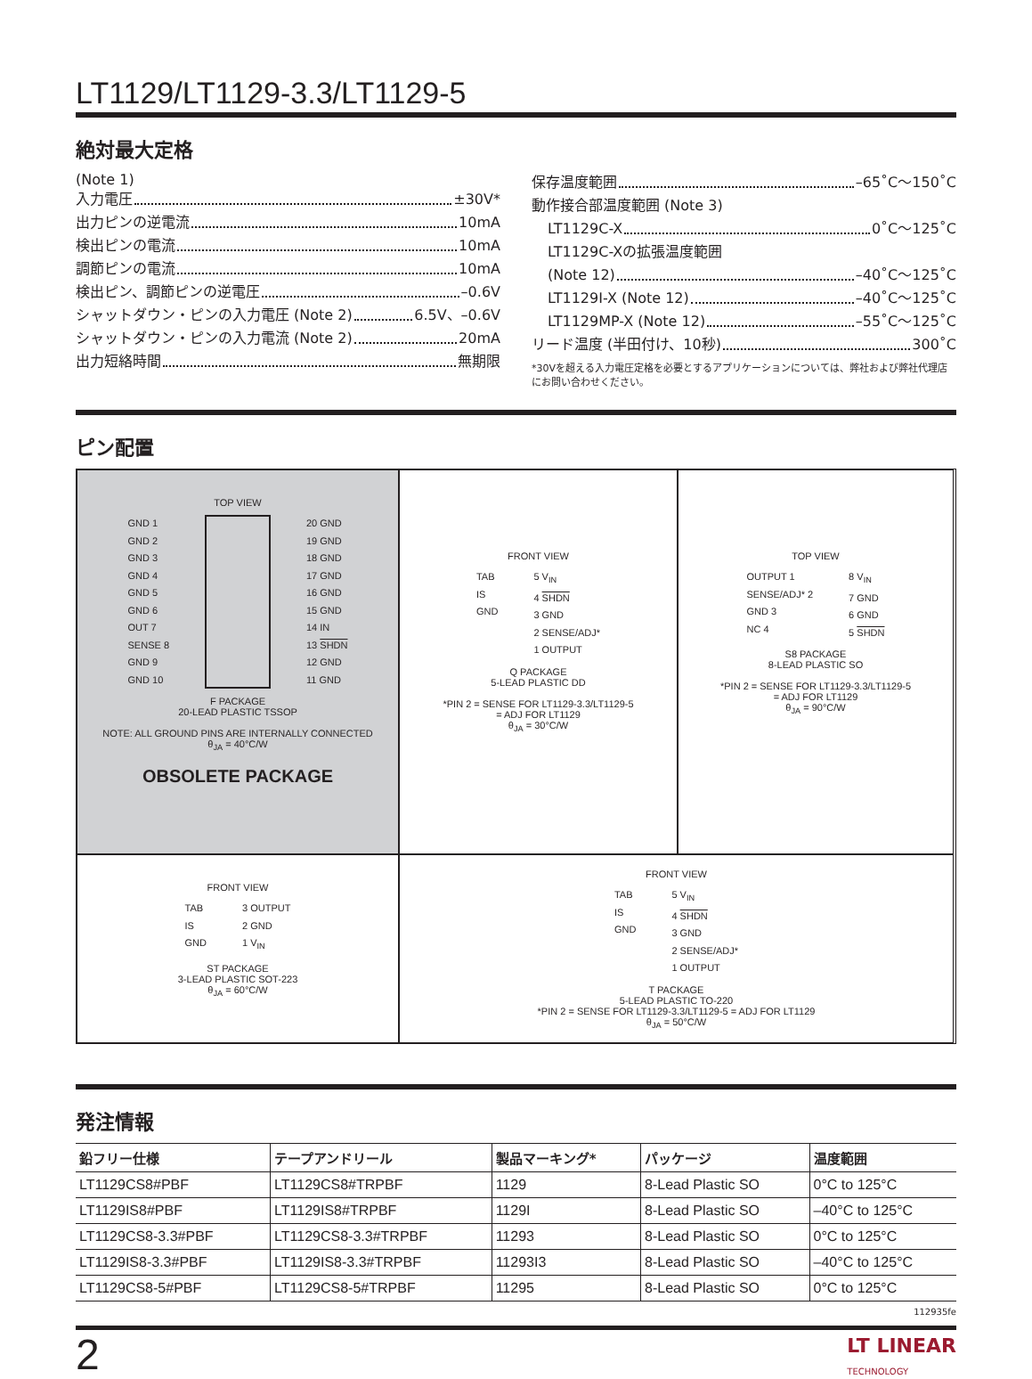LT1129/LT1129-3.3/LT1129-5
絶対最大定格
(Note 1)
入力電圧 ±30V*
出力ピンの逆電流 10mA
検出ピンの電流 10mA
調節ピンの電流 10mA
検出ピン、調節ピンの逆電圧 –0.6V
シャットダウン・ピンの入力電圧 (Note 2) 6.5V、–0.6V
シャットダウン・ピンの入力電流 (Note 2) 20mA
出力短絡時間 無期限
保存温度範囲 –65˚C～150˚C
動作接合部温度範囲 (Note 3)
LT1129C-X 0˚C～125˚C
LT1129C-Xの拡張温度範囲
(Note 12) –40˚C～125˚C
LT1129I-X (Note 12) –40˚C～125˚C
LT1129MP-X (Note 12) –55˚C～125˚C
リード温度 (半田付け、10秒) 300˚C
*30Vを超える入力電圧定格を必要とするアプリケーションについては、弊社および弊社代理店にお問い合わせください。
ピン配置
TOP VIEW
GND 1
GND 2
GND 3
GND 4
GND 5
GND 6
OUT 7
SENSE 8
GND 9
GND 10
20 GND
19 GND
18 GND
17 GND
16 GND
15 GND
14 IN
13 SHDN
12 GND
11 GND
F PACKAGE
20-LEAD PLASTIC TSSOP
NOTE: ALL GROUND PINS ARE INTERNALLY CONNECTED
θ<sub>JA</sub> = 40°C/W
OBSOLETE PACKAGE
FRONT VIEW
TAB
IS
GND
5 V<sub>IN</sub>
4 SHDN
3 GND
2 SENSE/ADJ*
1 OUTPUT
Q PACKAGE
5-LEAD PLASTIC DD
*PIN 2 = SENSE FOR LT1129-3.3/LT1129-5
= ADJ FOR LT1129
θ<sub>JA</sub> = 30°C/W
TOP VIEW
OUTPUT 1
SENSE/ADJ* 2
GND 3
NC 4
8 V<sub>IN</sub>
7 GND
6 GND
5 SHDN
S8 PACKAGE
8-LEAD PLASTIC SO
*PIN 2 = SENSE FOR LT1129-3.3/LT1129-5
= ADJ FOR LT1129
θ<sub>JA</sub> = 90°C/W
FRONT VIEW
TAB
IS
GND
3 OUTPUT
2 GND
1 V<sub>IN</sub>
ST PACKAGE
3-LEAD PLASTIC SOT-223
θ<sub>JA</sub> = 60°C/W
FRONT VIEW
TAB
IS
GND
5 V<sub>IN</sub>
4 SHDN
3 GND
2 SENSE/ADJ*
1 OUTPUT
T PACKAGE
5-LEAD PLASTIC TO-220
*PIN 2 = SENSE FOR LT1129-3.3/LT1129-5 = ADJ FOR LT1129
θ<sub>JA</sub> = 50°C/W
発注情報
| 鉛フリー仕様 | テープアンドリール | 製品マーキング* | パッケージ | 温度範囲 |
| --- | --- | --- | --- | --- |
| LT1129CS8#PBF | LT1129CS8#TRPBF | 1129 | 8-Lead Plastic SO | 0°C to 125°C |
| LT1129IS8#PBF | LT1129IS8#TRPBF | 1129I | 8-Lead Plastic SO | –40°C to 125°C |
| LT1129CS8-3.3#PBF | LT1129CS8-3.3#TRPBF | 11293 | 8-Lead Plastic SO | 0°C to 125°C |
| LT1129IS8-3.3#PBF | LT1129IS8-3.3#TRPBF | 11293I3 | 8-Lead Plastic SO | –40°C to 125°C |
| LT1129CS8-5#PBF | LT1129CS8-5#TRPBF | 11295 | 8-Lead Plastic SO | 0°C to 125°C |
112935fe
2 LT LINEAR
TECHNOLOGY